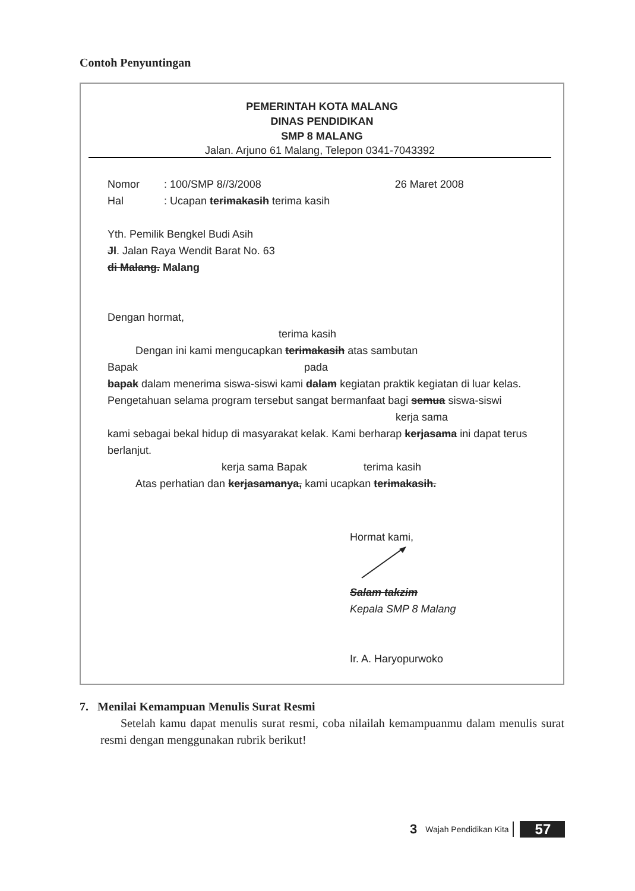Contoh Penyuntingan
PEMERINTAH KOTA MALANG
DINAS PENDIDIKAN
SMP 8 MALANG
Jalan. Arjuno 61 Malang, Telepon 0341-7043392
Nomor: 100/SMP 8//3/2008 26 Maret 2008
Hal: Ucapan terimakasih terima kasih
Yth. Pemilik Bengkel Budi Asih
Jl. Jalan Raya Wendit Barat No. 63
di Malang. Malang
Dengan hormat,
terima kasih
Dengan ini kami mengucapkan terimakasih atas sambutan
Bapak pada
bapak dalam menerima siswa-siswi kami dalam kegiatan praktik kegiatan di luar kelas.
Pengetahuan selama program tersebut sangat bermanfaat bagi semua siswa-siswi
kerja sama
kami sebagai bekal hidup di masyarakat kelak. Kami berharap kerjasama ini dapat terus berlanjut.
kerja sama Bapak terima kasih
Atas perhatian dan kerjasamanya, kami ucapkan terimakasih.
Hormat kami,
Salam takzim
Kepala SMP 8 Malang
Ir. A. Haryopurwoko
7. Menilai Kemampuan Menulis Surat Resmi
Setelah kamu dapat menulis surat resmi, coba nilailah kemampuanmu dalam menulis surat resmi dengan menggunakan rubrik berikut!
3 Wajah Pendidikan Kita 57